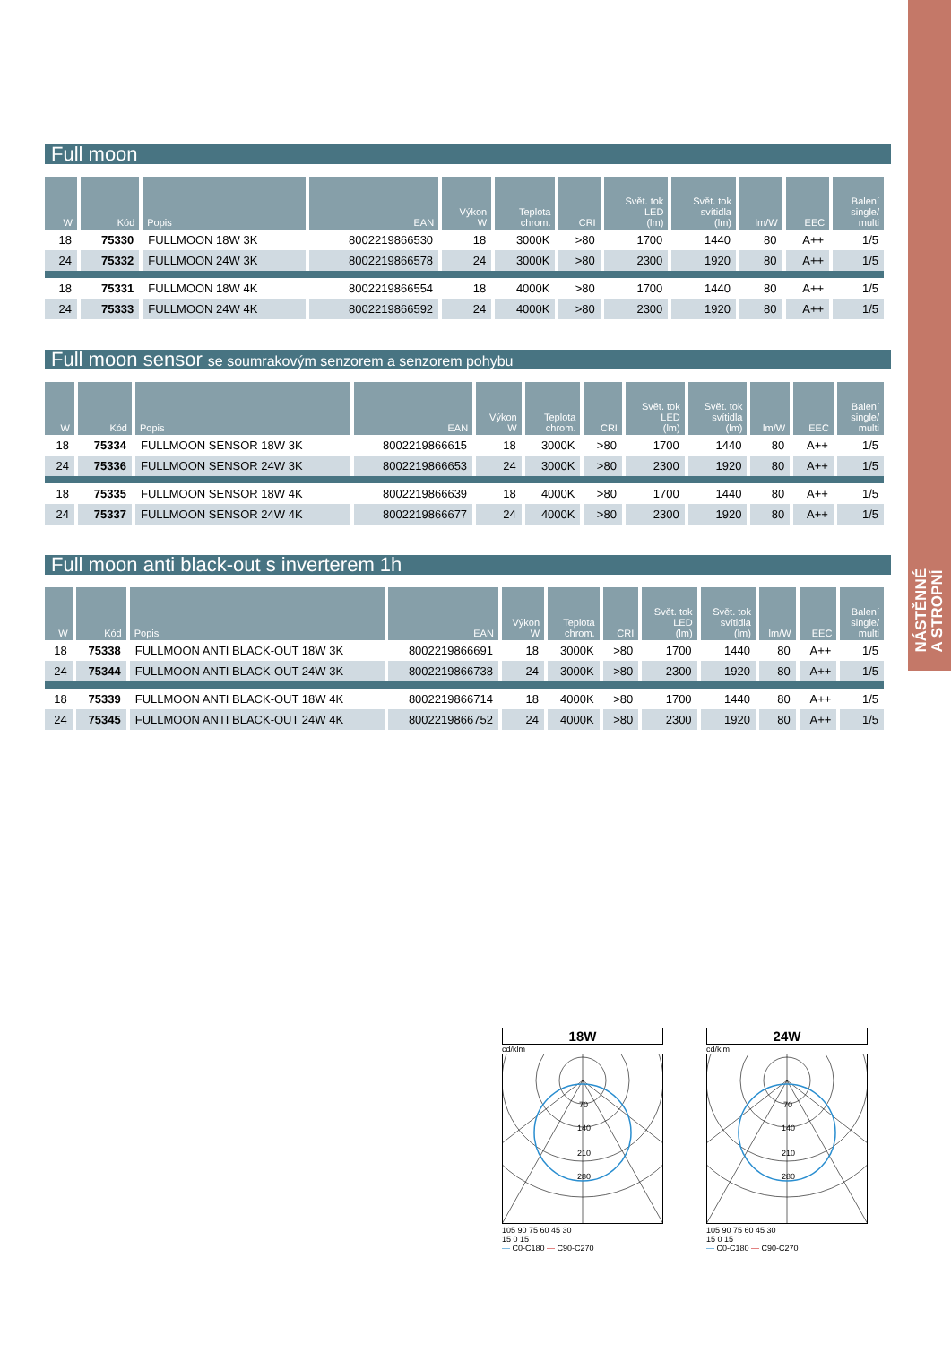NÁSTĚNNÉ
A STROPNÍ
Full moon
| W | Kód | Popis | EAN | Výkon W | Teplota chrom. | CRI | Svět. tok LED (lm) | Svět. tok svítidla (lm) | lm/W | EEC | Balení single/ multi |
| --- | --- | --- | --- | --- | --- | --- | --- | --- | --- | --- | --- |
| 18 | 75330 | FULLMOON 18W 3K | 8002219866530 | 18 | 3000K | >80 | 1700 | 1440 | 80 | A++ | 1/5 |
| 24 | 75332 | FULLMOON 24W 3K | 8002219866578 | 24 | 3000K | >80 | 2300 | 1920 | 80 | A++ | 1/5 |
| 18 | 75331 | FULLMOON 18W 4K | 8002219866554 | 18 | 4000K | >80 | 1700 | 1440 | 80 | A++ | 1/5 |
| 24 | 75333 | FULLMOON 24W 4K | 8002219866592 | 24 | 4000K | >80 | 2300 | 1920 | 80 | A++ | 1/5 |
Full moon sensor se soumrakovým senzorem a senzorem pohybu
| W | Kód | Popis | EAN | Výkon W | Teplota chrom. | CRI | Svět. tok LED (lm) | Svět. tok svítidla (lm) | lm/W | EEC | Balení single/ multi |
| --- | --- | --- | --- | --- | --- | --- | --- | --- | --- | --- | --- |
| 18 | 75334 | FULLMOON SENSOR 18W 3K | 8002219866615 | 18 | 3000K | >80 | 1700 | 1440 | 80 | A++ | 1/5 |
| 24 | 75336 | FULLMOON SENSOR 24W 3K | 8002219866653 | 24 | 3000K | >80 | 2300 | 1920 | 80 | A++ | 1/5 |
| 18 | 75335 | FULLMOON SENSOR 18W 4K | 8002219866639 | 18 | 4000K | >80 | 1700 | 1440 | 80 | A++ | 1/5 |
| 24 | 75337 | FULLMOON SENSOR 24W 4K | 8002219866677 | 24 | 4000K | >80 | 2300 | 1920 | 80 | A++ | 1/5 |
Full moon anti black-out s inverterem 1h
| W | Kód | Popis | EAN | Výkon W | Teplota chrom. | CRI | Svět. tok LED (lm) | Svět. tok svítidla (lm) | lm/W | EEC | Balení single/ multi |
| --- | --- | --- | --- | --- | --- | --- | --- | --- | --- | --- | --- |
| 18 | 75338 | FULLMOON ANTI BLACK-OUT 18W 3K | 8002219866691 | 18 | 3000K | >80 | 1700 | 1440 | 80 | A++ | 1/5 |
| 24 | 75344 | FULLMOON ANTI BLACK-OUT 24W 3K | 8002219866738 | 24 | 3000K | >80 | 2300 | 1920 | 80 | A++ | 1/5 |
| 18 | 75339 | FULLMOON ANTI BLACK-OUT 18W 4K | 8002219866714 | 18 | 4000K | >80 | 1700 | 1440 | 80 | A++ | 1/5 |
| 24 | 75345 | FULLMOON ANTI BLACK-OUT 24W 4K | 8002219866752 | 24 | 4000K | >80 | 2300 | 1920 | 80 | A++ | 1/5 |
18W
cd/klm
70
140
210
280
105 90 75 60 45 30
15 0 15
— C0-C180 — C90-C270
24W
cd/klm
70
140
210
280
105 90 75 60 45 30
15 0 15
— C0-C180 — C90-C270